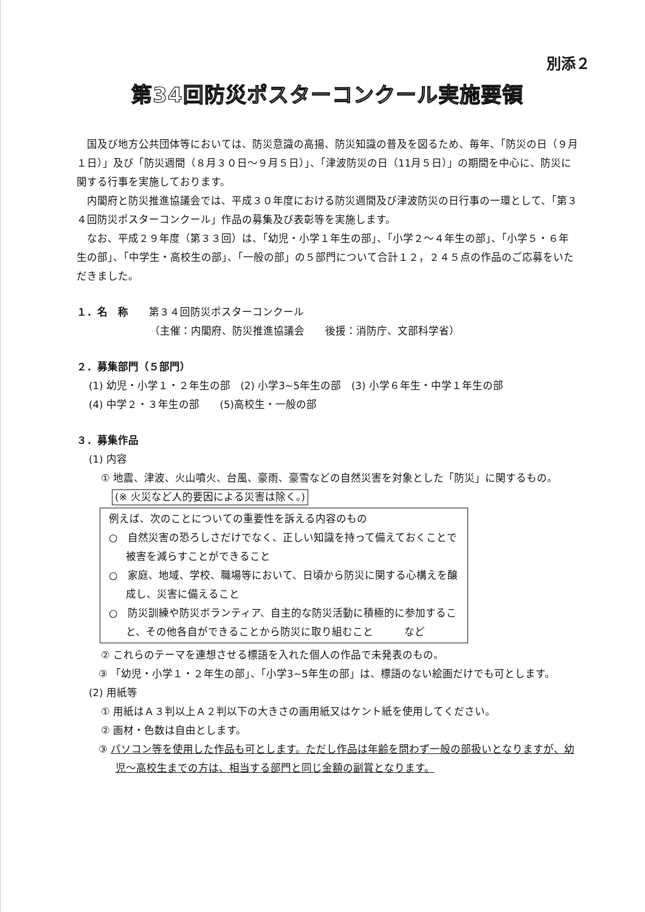別添２
第34回防災ポスターコンクール実施要領
国及び地方公共団体等においては、防災意識の高揚、防災知識の普及を図るため、毎年、「防災の日（９月１日）」及び「防災週間（８月３０日～９月５日）」、「津波防災の日（11月５日）」の期間を中心に、防災に関する行事を実施しております。
内閣府と防災推進協議会では、平成３０年度における防災週間及び津波防災の日行事の一環として、「第３４回防災ポスターコンクール」作品の募集及び表彰等を実施します。
なお、平成２９年度（第３３回）は、「幼児・小学１年生の部」、「小学２～４年生の部」、「小学５・６年生の部」、「中学生・高校生の部」、「一般の部」の５部門について合計１２，２４５点の作品のご応募をいただきました。
１．名　称　　第３４回防災ポスターコンクール
（主催：内閣府、防災推進協議会　　後援：消防庁、文部科学省）
２．募集部門（５部門）
(1) 幼児・小学１・２年生の部　(2) 小学3~5年生の部　(3) 小学６年生・中学１年生の部
(4) 中学２・３年生の部　　(5)高校生・一般の部
３．募集作品
(1) 内容
① 地震、津波、火山噴火、台風、豪雨、豪雪などの自然災害を対象とした「防災」に関するもの。
(※ 火災など人的要因による災害は除く。)
例えば、次のことについての重要性を訴える内容のもの
○　自然災害の恐ろしさだけでなく、正しい知識を持って備えておくことで被害を減らすことができること
○　家庭、地域、学校、職場等において、日頃から防災に関する心構えを醸成し、災害に備えること
○　防災訓練や防災ボランティア、自主的な防災活動に積極的に参加すること、その他各自ができることから防災に取り組むこと　　　など
② これらのテーマを連想させる標語を入れた個人の作品で未発表のもの。
③ 「幼児・小学１・２年生の部」、「小学3~5年生の部」は、標語のない絵画だけでも可とします。
(2) 用紙等
① 用紙はＡ３判以上Ａ２判以下の大きさの画用紙又はケント紙を使用してください。
② 画材・色数は自由とします。
③ パソコン等を使用した作品も可とします。ただし作品は年齢を問わず一般の部扱いとなりますが、幼児～高校生までの方は、相当する部門と同じ金額の副賞となります。